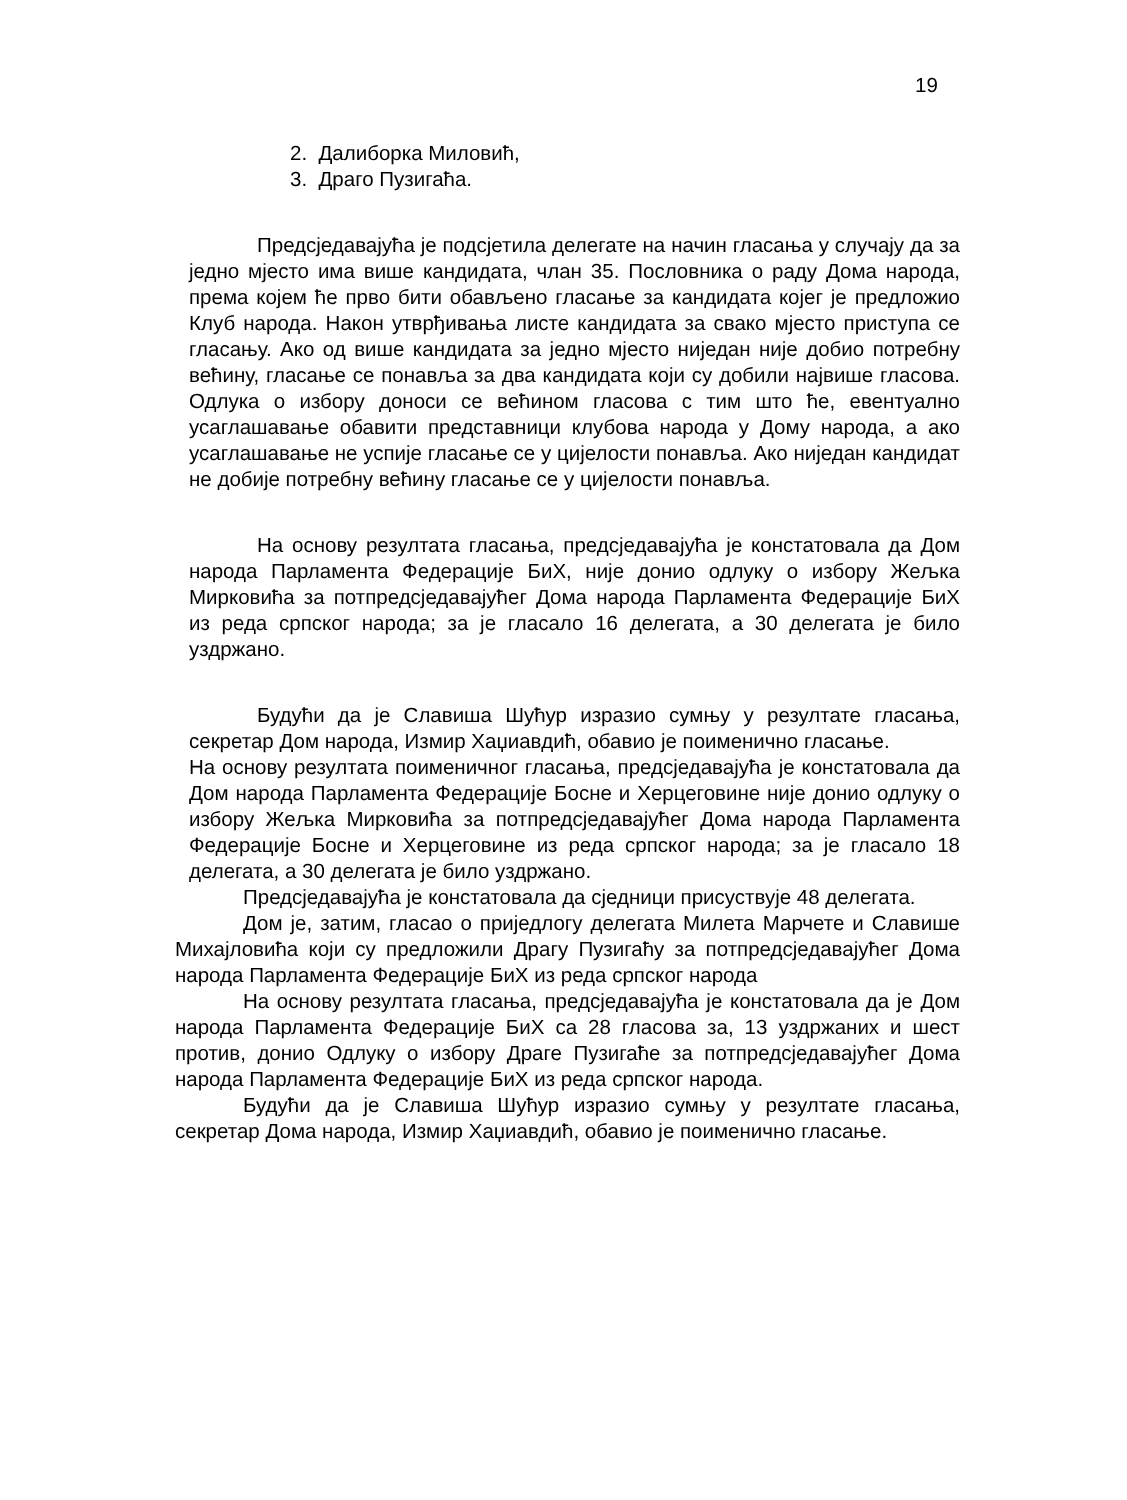19
2. Далиборка Миловић,
3. Драго Пузигаћа.
Предсједавајућа је подсјетила делегате на начин гласања у случају да за једно мјесто има више кандидата, члан 35. Пословника о раду Дома народа, према којем ће прво бити обављено гласање за кандидата којег је предложио Клуб народа. Након утврђивања листе кандидата за свако мјесто приступа се гласању. Ако од више кандидата за једно мјесто ниједан није добио потребну већину, гласање се понавља за два кандидата који су добили највише гласова. Одлука о избору доноси се већином гласова с тим што ће, евентуално усаглашавање обавити представници клубова народа у Дому народа, а ако усаглашавање не успије гласање се у цијелости понавља. Ако ниједан кандидат не добије потребну већину гласање се у цијелости понавља.
На основу резултата гласања, предсједавајућа је констатовала да Дом народа Парламента Федерације БиХ, није донио одлуку о избору Жељка Мирковића за потпредсједавајућег Дома народа Парламента Федерације БиХ из реда српског народа; за је гласало 16 делегата, а 30 делегата је било уздржано.
Будући да је Славиша Шућур изразио сумњу у резултате гласања, секретар Дом народа, Измир Хаџиавдић, обавио је поименично гласање.
На основу резултата поименичног гласања, предсједавајућа је констатовала да Дом народа Парламента Федерације Босне и Херцеговине није донио одлуку о избору Жељка Мирковића за потпредсједавајућег Дома народа Парламента Федерације Босне и Херцеговине из реда српског народа; за је гласало 18 делегата, а 30 делегата је било уздржано.
Предсједавајућа је констатовала да сједници присуствује 48 делегата.
Дом је, затим, гласао о приједлогу делегата Милета Марчете и Славише Михајловића који су предложили Драгу Пузигаћу за потпредсједавајућег Дома народа Парламента Федерације БиХ из реда српског народа
На основу резултата гласања, предсједавајућа је констатовала да је Дом народа Парламента Федерације БиХ са 28 гласова за, 13 уздржаних и шест против, донио Одлуку о избору Драге Пузигаће за потпредсједавајућег Дома народа Парламента Федерације БиХ из реда српског народа.
Будући да је Славиша Шућур изразио сумњу у резултате гласања, секретар Дома народа, Измир Хаџиавдић, обавио је поименично гласање.